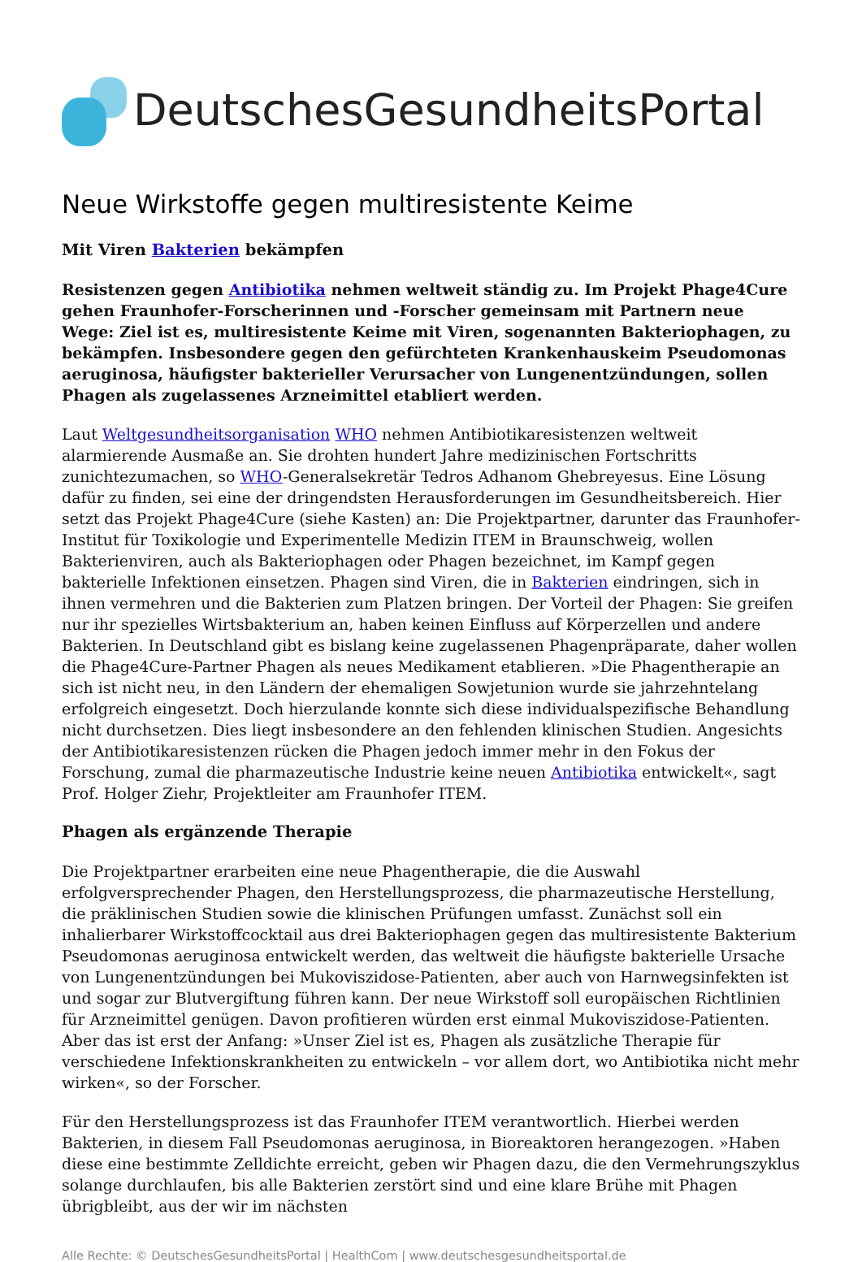DeutschesGesundheitsPortal
Neue Wirkstoffe gegen multiresistente Keime
Mit Viren Bakterien bekämpfen
Resistenzen gegen Antibiotika nehmen weltweit ständig zu. Im Projekt Phage4Cure gehen Fraunhofer-Forscherinnen und -Forscher gemeinsam mit Partnern neue Wege: Ziel ist es, multiresistente Keime mit Viren, sogenannten Bakteriophagen, zu bekämpfen. Insbesondere gegen den gefürchteten Krankenhauskeim Pseudomonas aeruginosa, häufigster bakterieller Verursacher von Lungenentzündungen, sollen Phagen als zugelassenes Arzneimittel etabliert werden.
Laut Weltgesundheitsorganisation WHO nehmen Antibiotikaresistenzen weltweit alarmierende Ausmaße an. Sie drohten hundert Jahre medizinischen Fortschritts zunichtezumachen, so WHO-Generalsekretär Tedros Adhanom Ghebreyesus. Eine Lösung dafür zu finden, sei eine der dringendsten Herausforderungen im Gesundheitsbereich. Hier setzt das Projekt Phage4Cure (siehe Kasten) an: Die Projektpartner, darunter das Fraunhofer-Institut für Toxikologie und Experimentelle Medizin ITEM in Braunschweig, wollen Bakterienviren, auch als Bakteriophagen oder Phagen bezeichnet, im Kampf gegen bakterielle Infektionen einsetzen. Phagen sind Viren, die in Bakterien eindringen, sich in ihnen vermehren und die Bakterien zum Platzen bringen. Der Vorteil der Phagen: Sie greifen nur ihr spezielles Wirtsbakterium an, haben keinen Einfluss auf Körperzellen und andere Bakterien. In Deutschland gibt es bislang keine zugelassenen Phagenpräparate, daher wollen die Phage4Cure-Partner Phagen als neues Medikament etablieren. »Die Phagentherapie an sich ist nicht neu, in den Ländern der ehemaligen Sowjetunion wurde sie jahrzehntelang erfolgreich eingesetzt. Doch hierzulande konnte sich diese individualspezifische Behandlung nicht durchsetzen. Dies liegt insbesondere an den fehlenden klinischen Studien. Angesichts der Antibiotikaresistenzen rücken die Phagen jedoch immer mehr in den Fokus der Forschung, zumal die pharmazeutische Industrie keine neuen Antibiotika entwickelt«, sagt Prof. Holger Ziehr, Projektleiter am Fraunhofer ITEM.
Phagen als ergänzende Therapie
Die Projektpartner erarbeiten eine neue Phagentherapie, die die Auswahl erfolgversprechender Phagen, den Herstellungsprozess, die pharmazeutische Herstellung, die präklinischen Studien sowie die klinischen Prüfungen umfasst. Zunächst soll ein inhalierbarer Wirkstoffcocktail aus drei Bakteriophagen gegen das multiresistente Bakterium Pseudomonas aeruginosa entwickelt werden, das weltweit die häufigste bakterielle Ursache von Lungenentzündungen bei Mukoviszidose-Patienten, aber auch von Harnwegsinfekten ist und sogar zur Blutvergiftung führen kann. Der neue Wirkstoff soll europäischen Richtlinien für Arzneimittel genügen. Davon profitieren würden erst einmal Mukoviszidose-Patienten. Aber das ist erst der Anfang: »Unser Ziel ist es, Phagen als zusätzliche Therapie für verschiedene Infektionskrankheiten zu entwickeln – vor allem dort, wo Antibiotika nicht mehr wirken«, so der Forscher.
Für den Herstellungsprozess ist das Fraunhofer ITEM verantwortlich. Hierbei werden Bakterien, in diesem Fall Pseudomonas aeruginosa, in Bioreaktoren herangezogen. »Haben diese eine bestimmte Zelldichte erreicht, geben wir Phagen dazu, die den Vermehrungszyklus solange durchlaufen, bis alle Bakterien zerstört sind und eine klare Brühe mit Phagen übrigbleibt, aus der wir im nächsten
Alle Rechte: © DeutschesGesundheitsPortal | HealthCom | www.deutschesgesundheitsportal.de